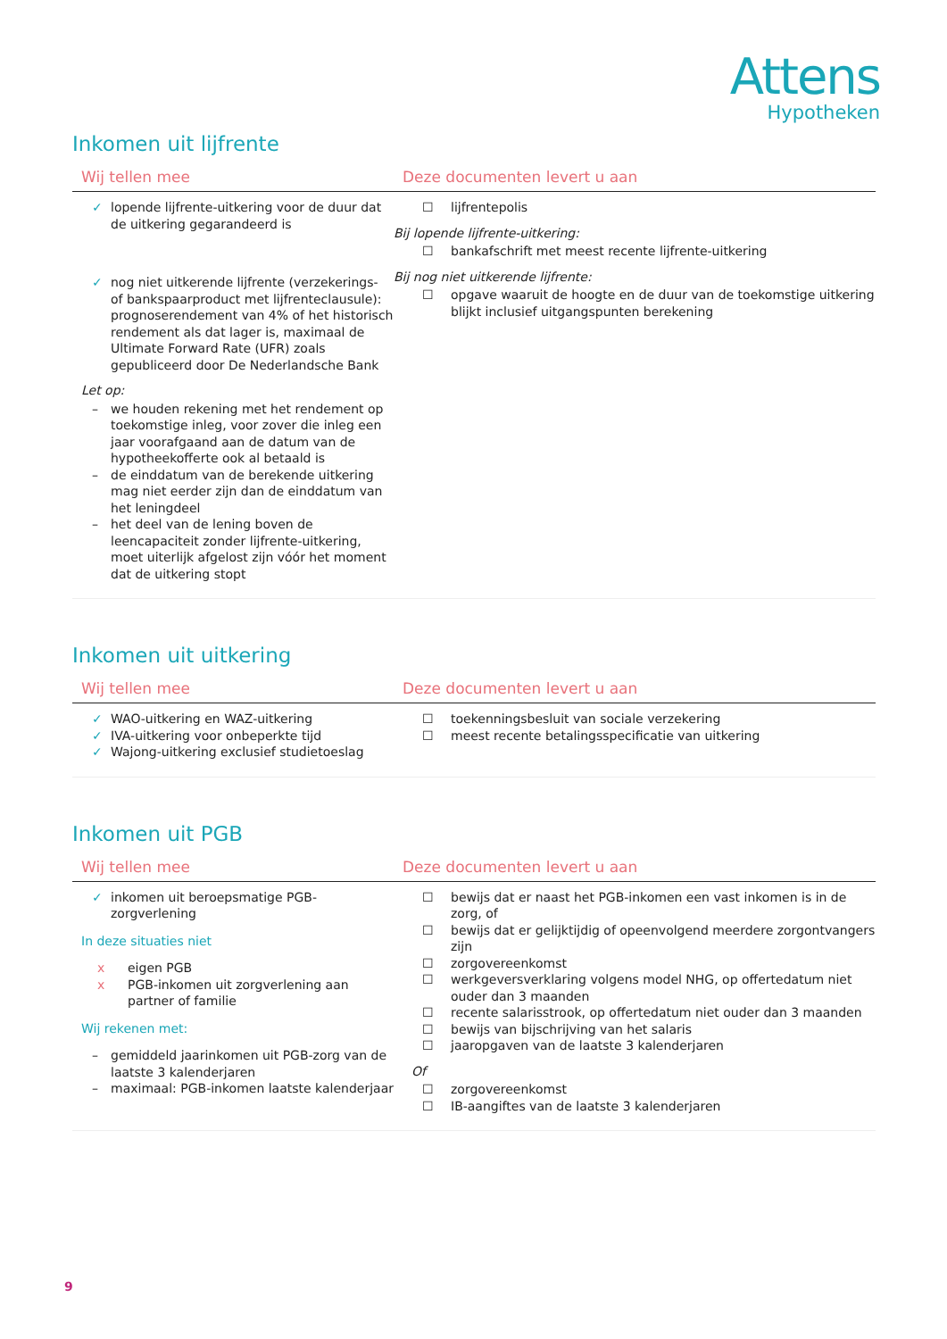Attens
Hypotheken
Inkomen uit lijfrente
| Wij tellen mee | Deze documenten levert u aan |
| --- | --- |
| ✓ lopende lijfrente-uitkering voor de duur dat de uitkering gegarandeerd is ✓ nog niet uitkerende lijfrente (verzekerings- of bankspaarproduct met lijfrenteclausule): prognoserendement van 4% of het historisch rendement als dat lager is, maximaal de Ultimate Forward Rate (UFR) zoals gepubliceerd door De Nederlandsche Bank Let op: – we houden rekening met het rendement op toekomstige inleg, voor zover die inleg een jaar voorafgaand aan de datum van de hypotheekofferte ook al betaald is – de einddatum van de berekende uitkering mag niet eerder zijn dan de einddatum van het leningdeel – het deel van de lening boven de leencapaciteit zonder lijfrente-uitkering, moet uiterlijk afgelost zijn vóór het moment dat de uitkering stopt | ☐ lijfrentepolis Bij lopende lijfrente-uitkering: ☐ bankafschrift met meest recente lijfrente-uitkering Bij nog niet uitkerende lijfrente: ☐ opgave waaruit de hoogte en de duur van de toekomstige uitkering blijkt inclusief uitgangspunten berekening |
Inkomen uit uitkering
| Wij tellen mee | Deze documenten levert u aan |
| --- | --- |
| ✓ WAO-uitkering en WAZ-uitkering ✓ IVA-uitkering voor onbeperkte tijd ✓ Wajong-uitkering exclusief studietoeslag | ☐ toekenningsbesluit van sociale verzekering ☐ meest recente betalingsspecificatie van uitkering |
Inkomen uit PGB
| Wij tellen mee | Deze documenten levert u aan |
| --- | --- |
| ✓ inkomen uit beroepsmatige PGB-zorgverlening In deze situaties niet x eigen PGB x PGB-inkomen uit zorgverlening aan partner of familie Wij rekenen met: – gemiddeld jaarinkomen uit PGB-zorg van de laatste 3 kalenderjaren – maximaal: PGB-inkomen laatste kalenderjaar | ☐ bewijs dat er naast het PGB-inkomen een vast inkomen is in de zorg, of ☐ bewijs dat er gelijktijdig of opeenvolgend meerdere zorgontvangers zijn ☐ zorgovereenkomst ☐ werkgeversverklaring volgens model NHG, op offertedatum niet ouder dan 3 maanden ☐ recente salarisstrook, op offertedatum niet ouder dan 3 maanden ☐ bewijs van bijschrijving van het salaris ☐ jaaropgaven van de laatste 3 kalenderjaren Of ☐ zorgovereenkomst ☐ IB-aangiftes van de laatste 3 kalenderjaren |
9